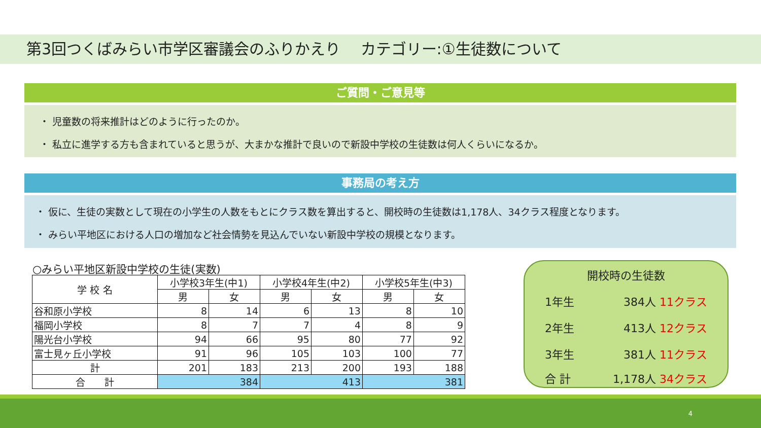第3回つくばみらい市学区審議会のふりかえり　 カテゴリー:①生徒数について
ご質問・ご意見等
・ 児童数の将来推計はどのように行ったのか。
・ 私立に進学する方も含まれていると思うが、大まかな推計で良いので新設中学校の生徒数は何人くらいになるか。
事務局の考え方
・ 仮に、生徒の実数として現在の小学生の人数をもとにクラス数を算出すると、開校時の生徒数は1,178人、34クラス程度となります。
・ みらい平地区における人口の増加など社会情勢を見込んでいない新設中学校の規模となります。
○みらい平地区新設中学校の生徒(実数)
| 学 校 名 | 小学校3年生(中1) | | 小学校4年生(中2) | | 小学校5年生(中3) | |
| --- | --- | --- | --- | --- | --- | --- |
| | 男 | 女 | 男 | 女 | 男 | 女 |
| 谷和原小学校 | 8 | 14 | 6 | 13 | 8 | 10 |
| 福岡小学校 | 8 | 7 | 7 | 4 | 8 | 9 |
| 陽光台小学校 | 94 | 66 | 95 | 80 | 77 | 92 |
| 富士見ヶ丘小学校 | 91 | 96 | 105 | 103 | 100 | 77 |
| 計 | 201 | 183 | 213 | 200 | 193 | 188 |
| 合 計 | 384 | | 413 | | 381 | |
開校時の生徒数
1年生 384人 11クラス
2年生 413人 12クラス
3年生 381人 11クラス
合 計 1,178人 34クラス
4